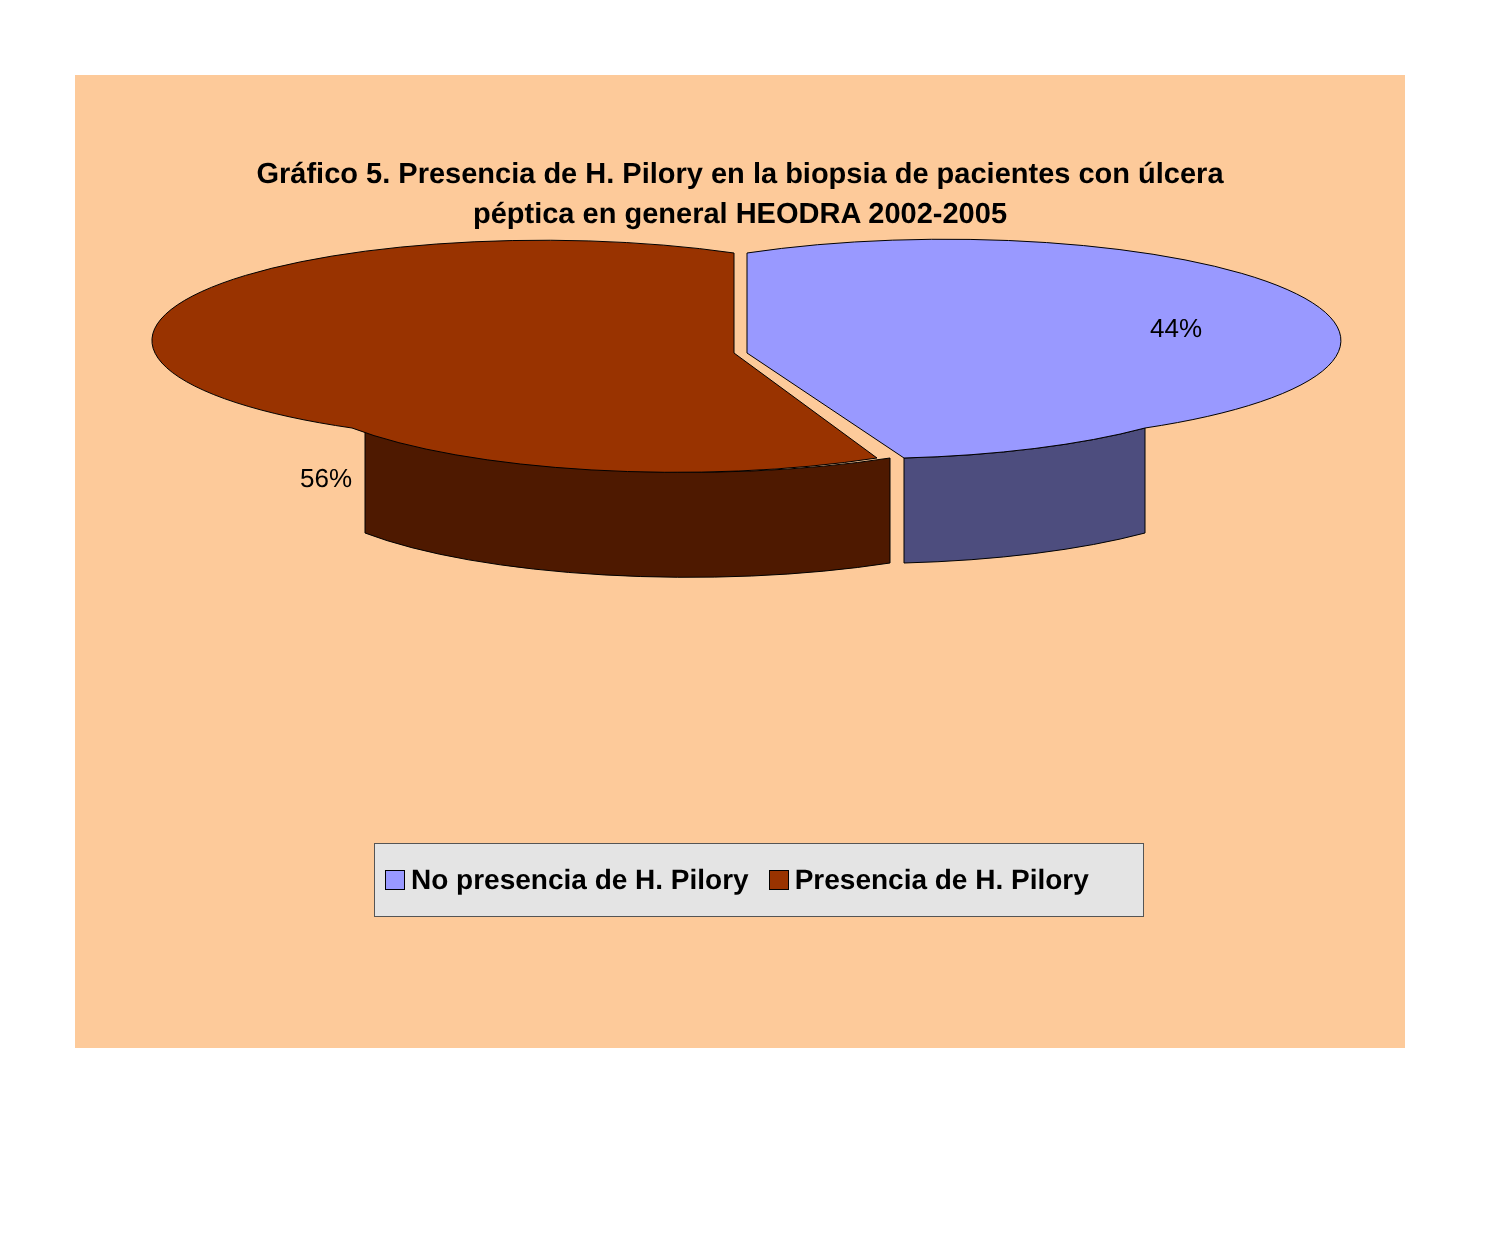Gráfico 5. Presencia de H. Pilory en la biopsia de pacientes con úlcera
péptica en general HEODRA 2002-2005
44%
56%
No presencia de H. Pilory Presencia de H. Pilory